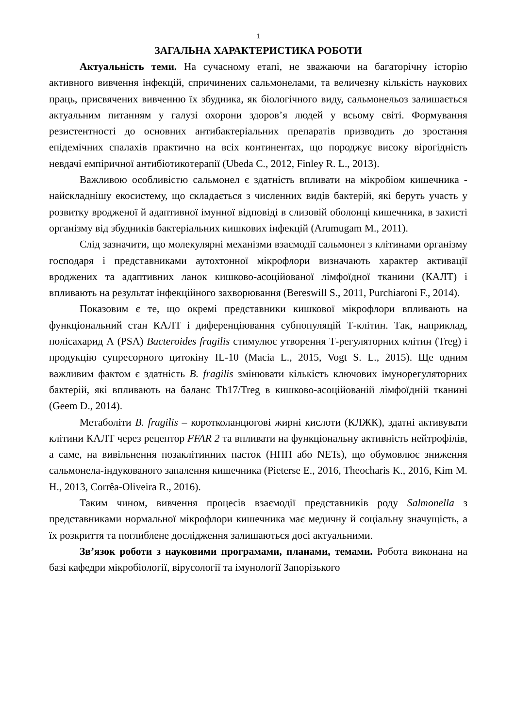1
ЗАГАЛЬНА ХАРАКТЕРИСТИКА РОБОТИ
Актуальність теми. На сучасному етапі, не зважаючи на багаторічну історію активного вивчення інфекцій, спричинених сальмонелами, та величезну кількість наукових праць, присвячених вивченню їх збудника, як біологічного виду, сальмонельоз залишається актуальним питанням у галузі охорони здоров’я людей у всьому світі. Формування резистентності до основних антибактеріальних препаратів призводить до зростання епідемічних спалахів практично на всіх континентах, що породжує високу вірогідність невдачі емпіричної антибіотикотерапії (Ubeda C., 2012, Finley R. L., 2013).
Важливою особливістю сальмонел є здатність впливати на мікробіом кишечника - найскладнішу екосистему, що складається з численних видів бактерій, які беруть участь у розвитку вродженої й адаптивної імунної відповіді в слизовій оболонці кишечника, в захисті організму від збудників бактеріальних кишкових інфекцій (Arumugam M., 2011).
Слід зазначити, що молекулярні механізми взаємодії сальмонел з клітинами організму господаря і представниками аутохтонної мікрофлори визначають характер активації вроджених та адаптивних ланок кишково-асоційованої лімфоїдної тканини (КАЛТ) і впливають на результат інфекційного захворювання (Bereswill S., 2011, Purchiaroni F., 2014).
Показовим є те, що окремі представники кишкової мікрофлори впливають на функціональний стан КАЛТ і диференціювання субпопуляцій Т-клітин. Так, наприклад, полісахарид А (PSA) Bacteroides fragilis стимулює утворення Т-регуляторних клітин (Treg) і продукцію супресорного цитокіну IL-10 (Macia L., 2015, Vogt S. L., 2015). Ще одним важливим фактом є здатність B. fragilis змінювати кількість ключових імунорегуляторних бактерій, які впливають на баланс Th17/Treg в кишково-асоційованій лімфоїдній тканині (Geem D., 2014).
Метаболіти B. fragilis – коротколанцюгові жирні кислоти (КЛЖК), здатні активувати клітини КАЛТ через рецептор FFAR 2 та впливати на функціональну активність нейтрофілів, а саме, на вивільнення позаклітинних пасток (НПП або NETs), що обумовлює зниження сальмонела-індукованого запалення кишечника (Pieterse E., 2016, Theocharis K., 2016, Kim M. H., 2013, Corrêa-Oliveira R., 2016).
Таким чином, вивчення процесів взаємодії представників роду Salmonella з представниками нормальної мікрофлори кишечника має медичну й соціальну значущість, а їх розкриття та поглиблене дослідження залишаються досі актуальними.
Зв’язок роботи з науковими програмами, планами, темами. Робота виконана на базі кафедри мікробіології, вірусології та імунології Запорізького